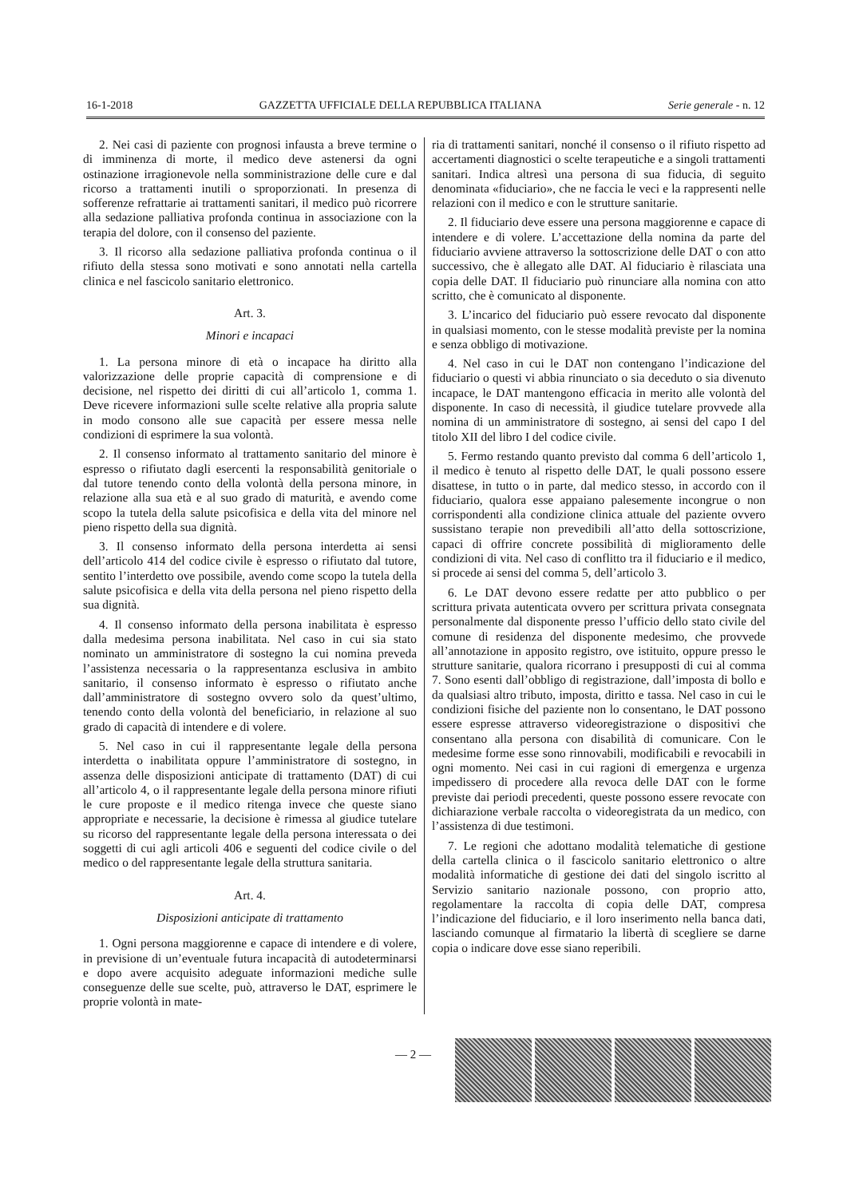16-1-2018 GAZZETTA UFFICIALE DELLA REPUBBLICA ITALIANA Serie generale - n. 12
2. Nei casi di paziente con prognosi infausta a breve termine o di imminenza di morte, il medico deve astenersi da ogni ostinazione irragionevole nella somministrazione delle cure e dal ricorso a trattamenti inutili o sproporzionati. In presenza di sofferenze refrattarie ai trattamenti sanitari, il medico può ricorrere alla sedazione palliativa profonda continua in associazione con la terapia del dolore, con il consenso del paziente.
3. Il ricorso alla sedazione palliativa profonda continua o il rifiuto della stessa sono motivati e sono annotati nella cartella clinica e nel fascicolo sanitario elettronico.
Art. 3.
Minori e incapaci
1. La persona minore di età o incapace ha diritto alla valorizzazione delle proprie capacità di comprensione e di decisione, nel rispetto dei diritti di cui all’articolo 1, comma 1. Deve ricevere informazioni sulle scelte relative alla propria salute in modo consono alle sue capacità per essere messa nelle condizioni di esprimere la sua volontà.
2. Il consenso informato al trattamento sanitario del minore è espresso o rifiutato dagli esercenti la responsabilità genitoriale o dal tutore tenendo conto della volontà della persona minore, in relazione alla sua età e al suo grado di maturità, e avendo come scopo la tutela della salute psicofisica e della vita del minore nel pieno rispetto della sua dignità.
3. Il consenso informato della persona interdetta ai sensi dell’articolo 414 del codice civile è espresso o rifiutato dal tutore, sentito l’interdetto ove possibile, avendo come scopo la tutela della salute psicofisica e della vita della persona nel pieno rispetto della sua dignità.
4. Il consenso informato della persona inabilitata è espresso dalla medesima persona inabilitata. Nel caso in cui sia stato nominato un amministratore di sostegno la cui nomina preveda l’assistenza necessaria o la rappresentanza esclusiva in ambito sanitario, il consenso informato è espresso o rifiutato anche dall’amministratore di sostegno ovvero solo da quest’ultimo, tenendo conto della volontà del beneficiario, in relazione al suo grado di capacità di intendere e di volere.
5. Nel caso in cui il rappresentante legale della persona interdetta o inabilitata oppure l’amministratore di sostegno, in assenza delle disposizioni anticipate di trattamento (DAT) di cui all’articolo 4, o il rappresentante legale della persona minore rifiuti le cure proposte e il medico ritenga invece che queste siano appropriate e necessarie, la decisione è rimessa al giudice tutelare su ricorso del rappresentante legale della persona interessata o dei soggetti di cui agli articoli 406 e seguenti del codice civile o del medico o del rappresentante legale della struttura sanitaria.
Art. 4.
Disposizioni anticipate di trattamento
1. Ogni persona maggiorenne e capace di intendere e di volere, in previsione di un’eventuale futura incapacità di autodeterminarsi e dopo avere acquisito adeguate informazioni mediche sulle conseguenze delle sue scelte, può, attraverso le DAT, esprimere le proprie volontà in mate-
ria di trattamenti sanitari, nonché il consenso o il rifiuto rispetto ad accertamenti diagnostici o scelte terapeutiche e a singoli trattamenti sanitari. Indica altresì una persona di sua fiducia, di seguito denominata «fiduciario», che ne faccia le veci e la rappresenti nelle relazioni con il medico e con le strutture sanitarie.
2. Il fiduciario deve essere una persona maggiorenne e capace di intendere e di volere. L’accettazione della nomina da parte del fiduciario avviene attraverso la sottoscrizione delle DAT o con atto successivo, che è allegato alle DAT. Al fiduciario è rilasciata una copia delle DAT. Il fiduciario può rinunciare alla nomina con atto scritto, che è comunicato al disponente.
3. L’incarico del fiduciario può essere revocato dal disponente in qualsiasi momento, con le stesse modalità previste per la nomina e senza obbligo di motivazione.
4. Nel caso in cui le DAT non contengano l’indicazione del fiduciario o questi vi abbia rinunciato o sia deceduto o sia divenuto incapace, le DAT mantengono efficacia in merito alle volontà del disponente. In caso di necessità, il giudice tutelare provvede alla nomina di un amministratore di sostegno, ai sensi del capo I del titolo XII del libro I del codice civile.
5. Fermo restando quanto previsto dal comma 6 dell’articolo 1, il medico è tenuto al rispetto delle DAT, le quali possono essere disattese, in tutto o in parte, dal medico stesso, in accordo con il fiduciario, qualora esse appaiano palesemente incongrue o non corrispondenti alla condizione clinica attuale del paziente ovvero sussistano terapie non prevedibili all’atto della sottoscrizione, capaci di offrire concrete possibilità di miglioramento delle condizioni di vita. Nel caso di conflitto tra il fiduciario e il medico, si procede ai sensi del comma 5, dell’articolo 3.
6. Le DAT devono essere redatte per atto pubblico o per scrittura privata autenticata ovvero per scrittura privata consegnata personalmente dal disponente presso l’ufficio dello stato civile del comune di residenza del disponente medesimo, che provvede all’annotazione in apposito registro, ove istituito, oppure presso le strutture sanitarie, qualora ricorrano i presupposti di cui al comma 7. Sono esenti dall’obbligo di registrazione, dall’imposta di bollo e da qualsiasi altro tributo, imposta, diritto e tassa. Nel caso in cui le condizioni fisiche del paziente non lo consentano, le DAT possono essere espresse attraverso videoregistrazione o dispositivi che consentano alla persona con disabilità di comunicare. Con le medesime forme esse sono rinnovabili, modificabili e revocabili in ogni momento. Nei casi in cui ragioni di emergenza e urgenza impedissero di procedere alla revoca delle DAT con le forme previste dai periodi precedenti, queste possono essere revocate con dichiarazione verbale raccolta o videoregistrata da un medico, con l’assistenza di due testimoni.
7. Le regioni che adottano modalità telematiche di gestione della cartella clinica o il fascicolo sanitario elettronico o altre modalità informatiche di gestione dei dati del singolo iscritto al Servizio sanitario nazionale possono, con proprio atto, regolamentare la raccolta di copia delle DAT, compresa l’indicazione del fiduciario, e il loro inserimento nella banca dati, lasciando comunque al firmatario la libertà di scegliere se darne copia o indicare dove esse siano reperibili.
— 2 —